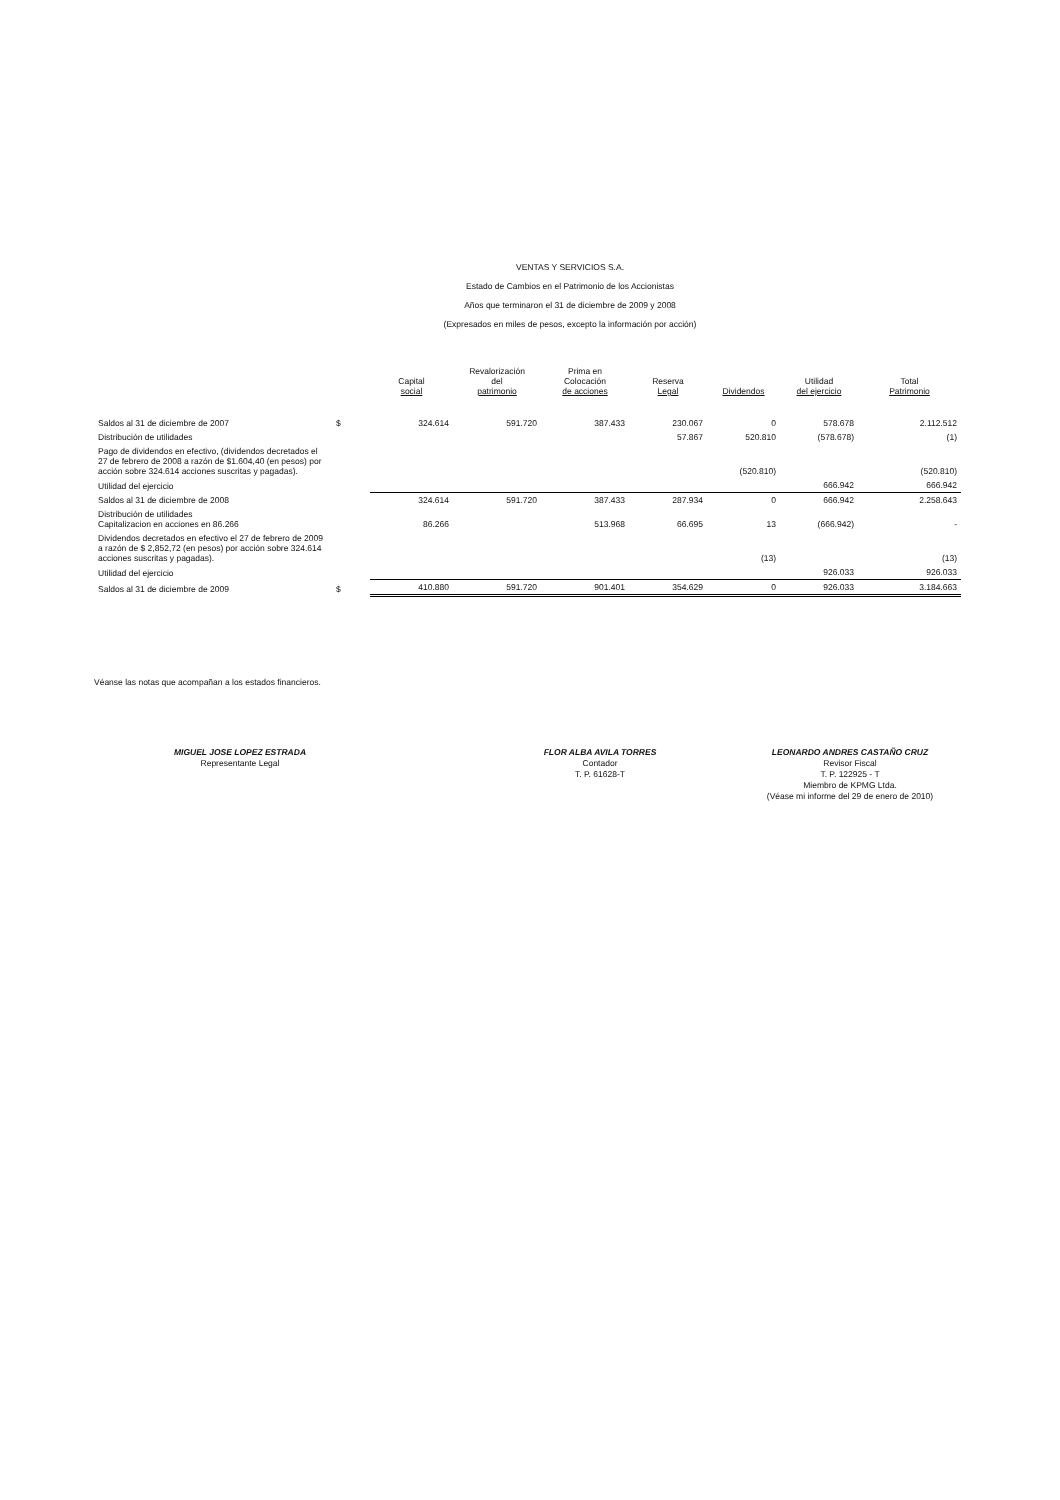VENTAS Y SERVICIOS S.A.
Estado de Cambios en el Patrimonio de los Accionistas
Años que terminaron el 31 de diciembre de 2009 y 2008
(Expresados en miles de pesos, excepto la información por acción)
| | | Capital social | Revalorización del patrimonio | Prima en Colocación de acciones | Reserva Legal | Dividendos | Utilidad del ejercicio | Total Patrimonio |
| --- | --- | --- | --- | --- | --- | --- | --- | --- |
| Saldos al 31 de diciembre de 2007 | $ | 324.614 | 591.720 | 387.433 | 230.067 | 0 | 578.678 | 2.112.512 |
| Distribución de utilidades | | | | | 57.867 | 520.810 | (578.678) | (1) |
| Pago de dividendos en efectivo, (dividendos decretados el 27 de febrero de 2008 a razón de $1.604,40 (en pesos) por acción sobre 324.614 acciones suscritas y pagadas). | | | | | | (520.810) | | (520.810) |
| Utilidad del ejercicio | | | | | | | 666.942 | 666.942 |
| Saldos al 31 de diciembre de 2008 | | 324.614 | 591.720 | 387.433 | 287.934 | 0 | 666.942 | 2.258.643 |
| Distribución de utilidades Capitalizacion en acciones en 86.266 | | 86.266 | | 513.968 | 66.695 | 13 | (666.942) | - |
| Dividendos decretados en efectivo el 27 de febrero de 2009 a razón de $ 2,852,72 (en pesos) por acción sobre 324.614 acciones suscritas y pagadas). | | | | | | (13) | | (13) |
| Utilidad del ejercicio | | | | | | | 926.033 | 926.033 |
| Saldos al 31 de diciembre de 2009 | $ | 410.880 | 591.720 | 901.401 | 354.629 | 0 | 926.033 | 3.184.663 |
Véanse las notas que acompañan a los estados financieros.
MIGUEL JOSE LOPEZ ESTRADA
Representante Legal
FLOR ALBA AVILA TORRES
Contador
T. P. 61628-T
LEONARDO ANDRES CASTAÑO CRUZ
Revisor Fiscal
T. P. 122925 - T
Miembro de KPMG Ltda.
(Véase mi informe del 29 de enero de 2010)